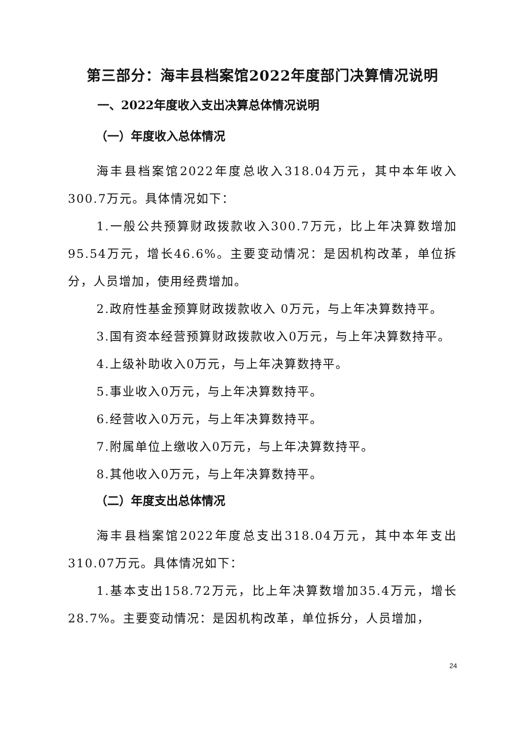第三部分：海丰县档案馆2022年度部门决算情况说明
一、2022年度收入支出决算总体情况说明
（一）年度收入总体情况
海丰县档案馆2022年度总收入318.04万元，其中本年收入300.7万元。具体情况如下：
1.一般公共预算财政拨款收入300.7万元，比上年决算数增加95.54万元，增长46.6%。主要变动情况：是因机构改革，单位拆分，人员增加，使用经费增加。
2.政府性基金预算财政拨款收入 0万元，与上年决算数持平。
3.国有资本经营预算财政拨款收入0万元，与上年决算数持平。
4.上级补助收入0万元，与上年决算数持平。
5.事业收入0万元，与上年决算数持平。
6.经营收入0万元，与上年决算数持平。
7.附属单位上缴收入0万元，与上年决算数持平。
8.其他收入0万元，与上年决算数持平。
（二）年度支出总体情况
海丰县档案馆2022年度总支出318.04万元，其中本年支出310.07万元。具体情况如下：
1.基本支出158.72万元，比上年决算数增加35.4万元，增长28.7%。主要变动情况：是因机构改革，单位拆分，人员增加，
24